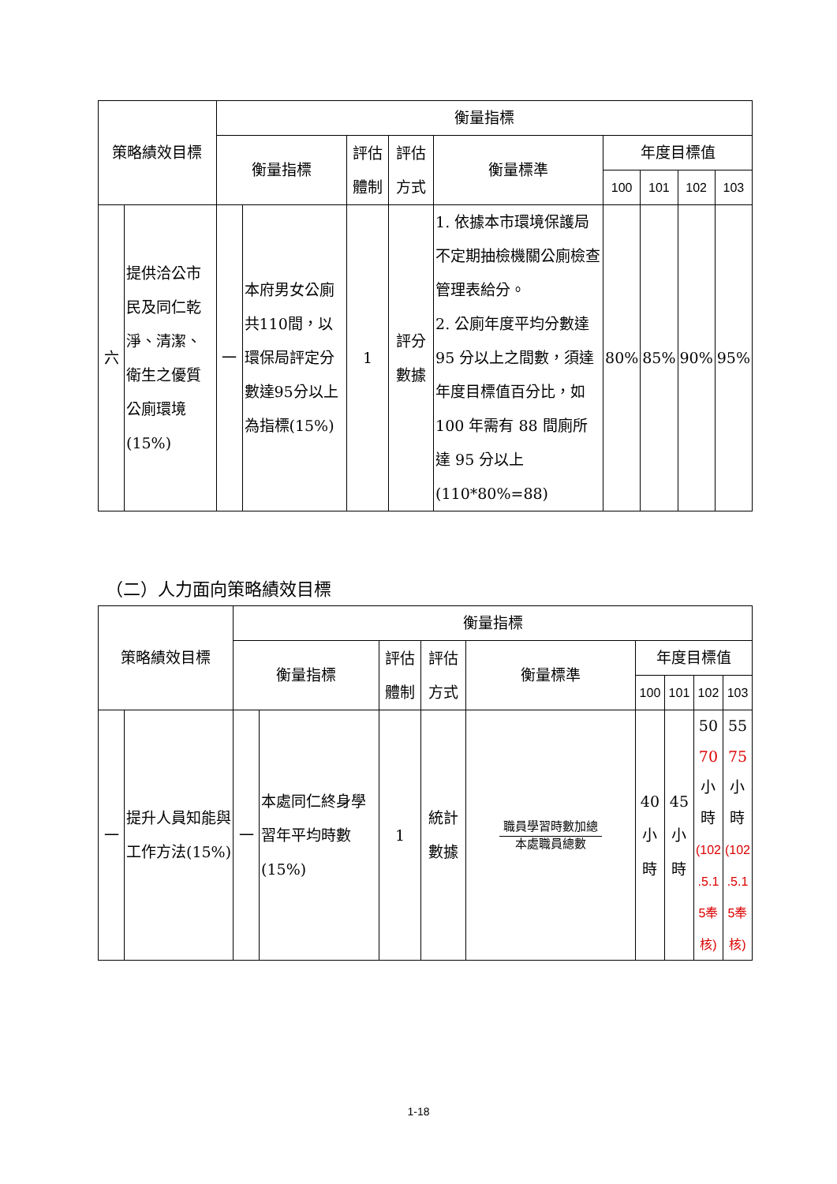| 策略績效目標 | | 衡量指標 | | | | | | | | |
| --- | --- | --- | --- | --- | --- | --- | --- | --- | --- | --- |
| | | 衡量指標 | | 評估體制 | 評估方式 | 衡量標準 | 年度目標值 | | | |
| | | | | | | | 100 | 101 | 102 | 103 |
| 六 | 提供洽公市民及同仁乾淨、清潔、衛生之優質公廁環境 (15%) | 一 | 本府男女公廁共110間，以環保局評定分數達95分以上為指標(15%) | 1 | 評分數據 | 1. 依據本市環境保護局不定期抽檢機關公廁檢查管理表給分。 2. 公廁年度平均分數達 95 分以上之間數，須達年度目標值百分比，如 100 年需有 88 間廁所達 95 分以上(110*80%=88) | 80% | 85% | 90% | 95% |
（二）人力面向策略績效目標
| 策略績效目標 | | 衡量指標 | | | | | | | | |
| --- | --- | --- | --- | --- | --- | --- | --- | --- | --- | --- |
| | | 衡量指標 | | 評估體制 | 評估方式 | 衡量標準 | 年度目標值 | | | |
| | | | | | | | 100 | 101 | 102 | 103 |
| 一 | 提升人員知能與工作方法(15%) | 一 | 本處同仁終身學習年平均時數(15%) | 1 | 統計數據 | 職員學習時數加總 本處職員總數 | 40 小時 | 45 小時 | 50 70 小時 (102 .5.1 5奉核) | 55 75 小時 (102 .5.1 5奉核) |
1-18